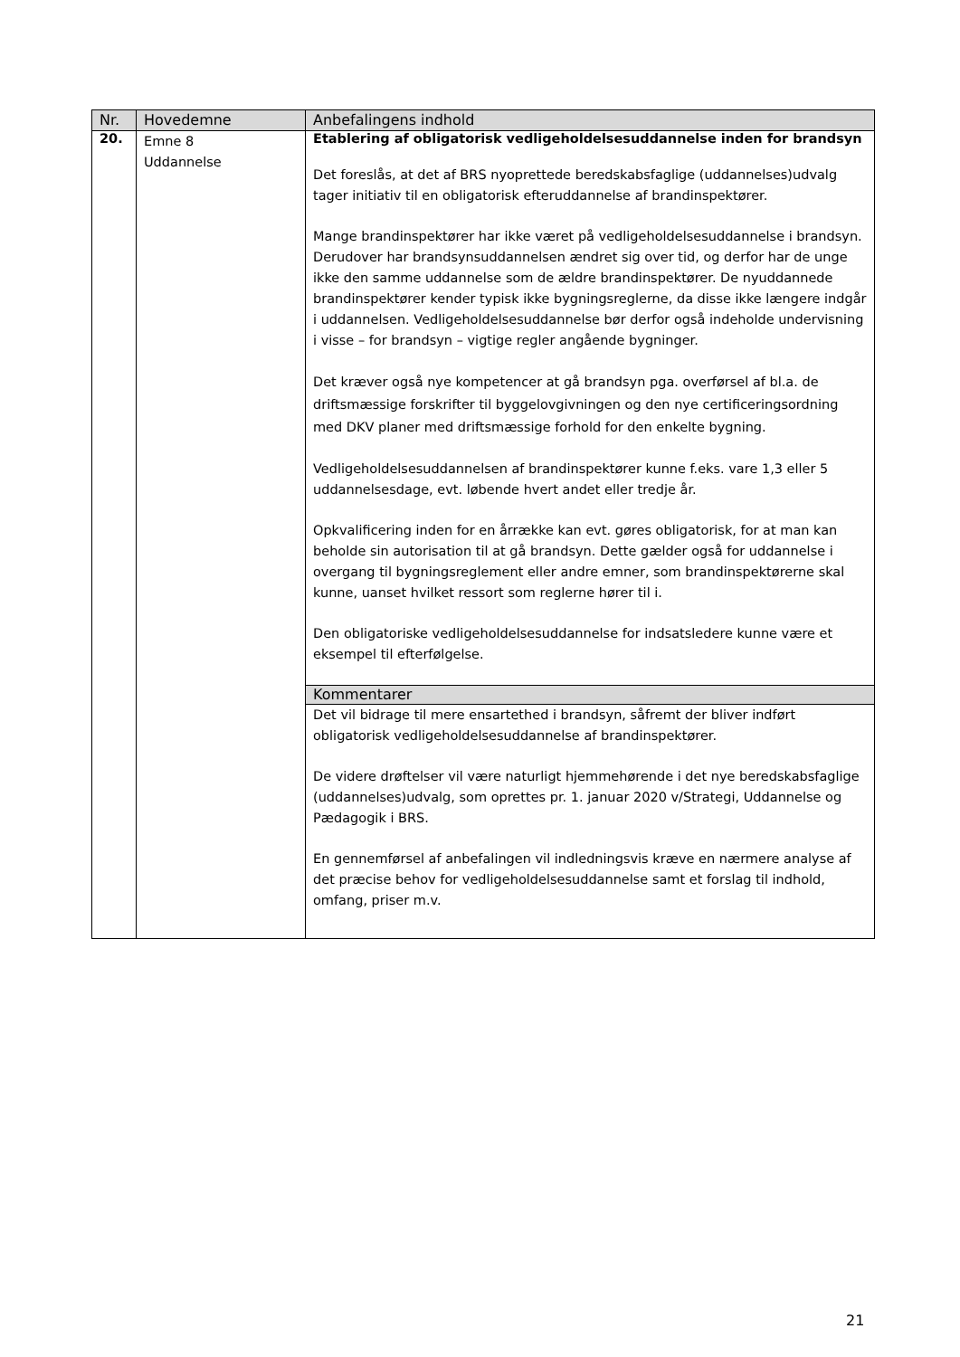| Nr. | Hovedemne | Anbefalingens indhold |
| --- | --- | --- |
| 20. | Emne 8 Uddannelse | Etablering af obligatorisk vedligeholdelsesuddannelse inden for brandsyn Det foreslås, at det af BRS nyoprettede beredskabsfaglige (uddannelses)udvalg tager initiativ til en obligatorisk efteruddannelse af brandinspektører. Mange brandinspektører har ikke været på vedligeholdelsesuddannelse i brandsyn. Derudover har brandsynsuddannelsen ændret sig over tid, og derfor har de unge ikke den samme uddannelse som de ældre brandinspektører. De nyuddannede brandinspektører kender typisk ikke bygningsreglerne, da disse ikke længere indgår i uddannelsen. Vedligeholdelsesuddannelse bør derfor også indeholde undervisning i visse – for brandsyn – vigtige regler angående bygninger. Det kræver også nye kompetencer at gå brandsyn pga. overførsel af bl.a. de driftsmæssige forskrifter til byggelovgivningen og den nye certificeringsordning med DKV planer med driftsmæssige forhold for den enkelte bygning. Vedligeholdelsesuddannelsen af brandinspektører kunne f.eks. vare 1,3 eller 5 uddannelsesdage, evt. løbende hvert andet eller tredje år. Opkvalificering inden for en årrække kan evt. gøres obligatorisk, for at man kan beholde sin autorisation til at gå brandsyn. Dette gælder også for uddannelse i overgang til bygningsreglement eller andre emner, som brandinspektørerne skal kunne, uanset hvilket ressort som reglerne hører til i. Den obligatoriske vedligeholdelsesuddannelse for indsatsledere kunne være et eksempel til efterfølgelse. Kommentarer Det vil bidrage til mere ensartethed i brandsyn, såfremt der bliver indført obligatorisk vedligeholdelsesuddannelse af brandinspektører. De videre drøftelser vil være naturligt hjemmehørende i det nye beredskabsfaglige (uddannelses)udvalg, som oprettes pr. 1. januar 2020 v/Strategi, Uddannelse og Pædagogik i BRS. En gennemførsel af anbefalingen vil indledningsvis kræve en nærmere analyse af det præcise behov for vedligeholdelsesuddannelse samt et forslag til indhold, omfang, priser m.v. |
21